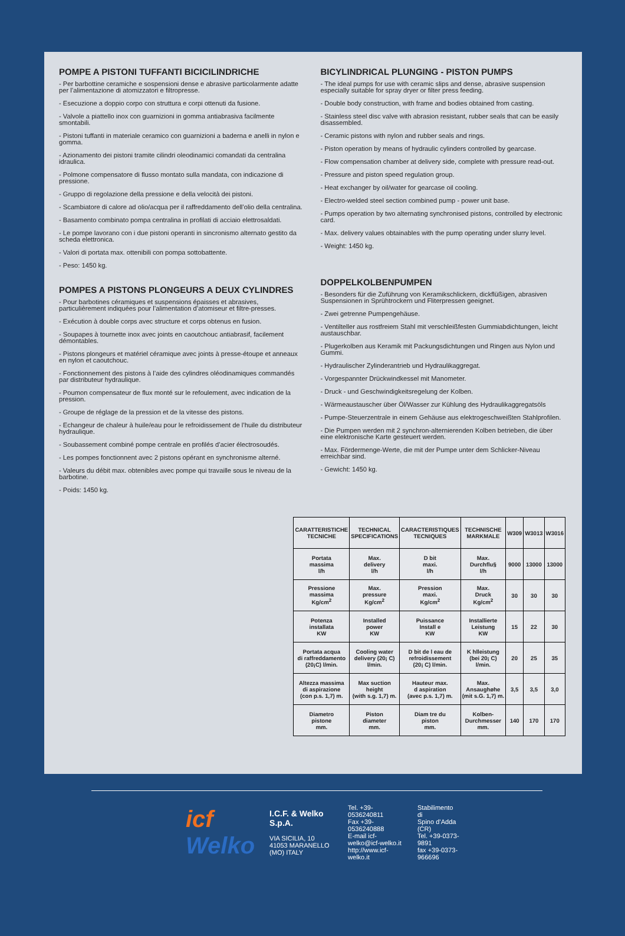POMPE A PISTONI TUFFANTI BICICILINDRICHE
- Per barbottine ceramiche e sospensioni dense e abrasive particolarmente adatte per l’alimentazione di atomizzatori e filtropresse.
- Esecuzione a doppio corpo con struttura e corpi ottenuti da fusione.
- Valvole a piattello inox con guarnizioni in gomma antiabrasiva facilmente smontabili.
- Pistoni tuffanti in materiale ceramico con guarnizioni a baderna e anelli in nylon e gomma.
- Azionamento dei pistoni tramite cilindri oleodinamici comandati da centralina idraulica.
- Polmone compensatore di flusso montato sulla mandata, con indicazione di pressione.
- Gruppo di regolazione della pressione e della velocità dei pistoni.
- Scambiatore di calore ad olio/acqua per il raffreddamento dell’olio della centralina.
- Basamento combinato pompa centralina in profilati di acciaio elettrosaldati.
- Le pompe lavorano con i due pistoni operanti in sincronismo alternato gestito da scheda elettronica.
- Valori di portata max. ottenibili con pompa sottobattente.
- Peso: 1450 kg.
POMPES A PISTONS PLONGEURS A DEUX CYLINDRES
- Pour barbotines céramiques et suspensions épaisses et abrasives, particulièrement indiquées pour l’alimentation d’atomiseur et filtre-presses.
- Exécution à double corps avec structure et corps obtenus en fusion.
- Soupapes à tournette inox avec joints en caoutchouc antiabrasif, facilement démontables.
- Pistons plongeurs et matériel céramique avec joints à presse-étoupe et anneaux en nylon et caoutchouc.
- Fonctionnement des pistons à l’aide des cylindres oléodinamiques commandés par distributeur hydraulique.
- Poumon compensateur de flux monté sur le refoulement, avec indication de la pression.
- Groupe de réglage de la pression et de la vitesse des pistons.
- Echangeur de chaleur à huile/eau pour le refroidissement de l’huile du distributeur hydraulique.
- Soubassement combiné pompe centrale en profilés d’acier électrosoudés.
- Les pompes fonctionnent avec 2 pistons opérant en synchronisme alterné.
- Valeurs du débit max. obtenibles avec pompe qui travaille sous le niveau de la barbotine.
- Poids: 1450 kg.
BICYLINDRICAL PLUNGING - PISTON PUMPS
- The ideal pumps for use with ceramic slips and dense, abrasive suspension especially suitable for spray dryer or filter press feeding.
- Double body construction, with frame and bodies obtained from casting.
- Stainless steel disc valve with abrasion resistant, rubber seals that can be easily disassembled.
- Ceramic pistons with nylon and rubber seals and rings.
- Piston operation by means of hydraulic cylinders controlled by gearcase.
- Flow compensation chamber at delivery side, complete with pressure read-out.
- Pressure and piston speed regulation group.
- Heat exchanger by oil/water for gearcase oil cooling.
- Electro-welded steel section combined pump - power unit base.
- Pumps operation by two alternating synchronised pistons, controlled by electronic card.
- Max. delivery values obtainables with the pump operating under slurry level.
- Weight: 1450 kg.
DOPPELKOLBENPUMPEN
- Besonders für die Zuführung von Keramikschlickern, dickflüßigen, abrasiven Suspensionen in Sprühtrockern und Fliterpressen geeignet.
- Zwei getrenne Pumpengehäuse.
- Ventilteller aus rostfreiem Stahl mit verschleißfesten Gummiabdichtungen, leicht austauschbar.
- Plugerkolben aus Keramik mit Packungsdichtungen und Ringen aus Nylon und Gummi.
- Hydraulischer Zylinderantrieb und Hydraulikaggregat.
- Vorgespannter Drückwindkessel mit Manometer.
- Druck - und Geschwindigkeitsregelung der Kolben.
- Wärmeaustauscher über Öl/Wasser zur Kühlung des Hydraulikaggregatsöls
- Pumpe-Steuerzentrale in einem Gehäuse aus elektrogeschweißten Stahlprofilen.
- Die Pumpen werden mit 2 synchron-alternierenden Kolben betrieben, die über eine elektronische Karte gesteuert werden.
- Max. Fördermenge-Werte, die mit der Pumpe unter dem Schlicker-Niveau erreichbar sind.
- Gewicht: 1450 kg.
| CARATTERISTICHE TECNICHE | TECHNICAL SPECIFICATIONS | CARACTERISTIQUES TECNIQUES | TECHNISCHE MARKMALE | W309 | W3013 | W3016 |
| --- | --- | --- | --- | --- | --- | --- |
| Portata massima l/h | Max. delivery l/h | D bit maxi. l/h | Max. Durchflu§ l/h | 9000 | 13000 | 13000 |
| Pressione massima Kg/cm<sup>2</sup> | Max. pressure Kg/cm<sup>2</sup> | Pression maxi. Kg/cm<sup>2</sup> | Max. Druck Kg/cm<sup>2</sup> | 30 | 30 | 30 |
| Potenza installata KW | Installed power KW | Puissance Install e KW | Installierte Leistung KW | 15 | 22 | 30 |
| Portata acqua di raffreddamento (20¡C) l/min. | Cooling water delivery (20¡ C) l/min. | D bit de l eau de refroidissement (20¡ C) l/min. | K hlleistung (bei 20¡ C) l/min. | 20 | 25 | 35 |
| Altezza massima di aspirazione (con p.s. 1,7) m. | Max suction height (with s.g. 1,7) m. | Hauteur max. d aspiration (avec p.s. 1,7) m. | Max. Ansaughøhe (mit s.G. 1,7) m. | 3,5 | 3,5 | 3,0 |
| Diametro pistone mm. | Piston diameter mm. | Diam tre du piston mm. | Kolben- Durchmesser mm. | 140 | 170 | 170 |
icf Welko
I.C.F. & Welko S.p.A.
VIA SICILIA, 10
41053 MARANELLO (MO) ITALY
Tel. +39-0536240811
Fax +39-0536240888
E-mail icf-welko@icf-welko.it
http://www.icf-welko.it
Stabilimento di
Spino d’Adda (CR)
Tel. +39-0373-9891
fax +39-0373-966696